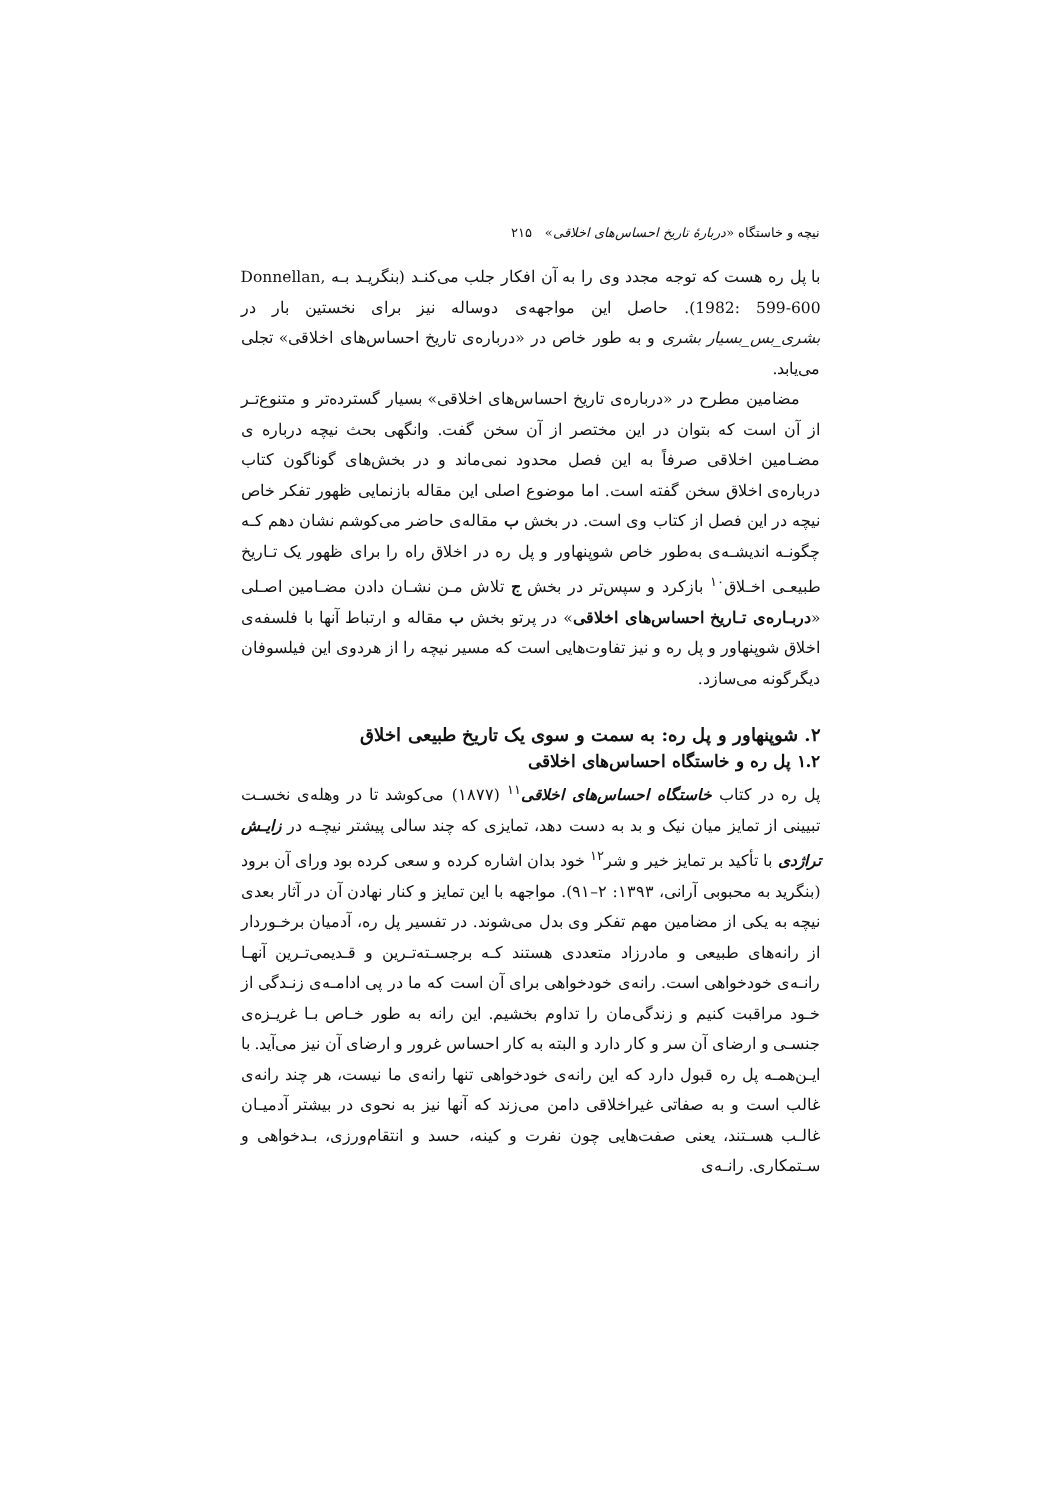نیچه و خاستگاه «دربارهٔ تاریخ احساس‌های اخلاقی» ۲۱۵
با پل ره هست که توجه مجدد وی را به آن افکار جلب می‌کنـد (بنگریـد بـه Donnellan, 1982: 599-600). حاصل این مواجهه‌ی دوساله نیز برای نخستین بار در بشری_بس_بسیار بشری و به طور خاص در «درباره‌ی تاریخ احساس‌های اخلاقی» تجلی می‌یابد.
مضامین مطرح در «درباره‌ی تاریخ احساس‌های اخلاقی» بسیار گسترده‌تر و متنوع‌تـر از آن است که بتوان در این مختصر از آن سخن گفت. وانگهی بحث نیچه درباره ی مضـامین اخلاقی صرفاً به این فصل محدود نمی‌ماند و در بخش‌های گوناگون کتاب درباره‌ی اخلاق سخن گفته است. اما موضوع اصلی این مقاله بازنمایی ظهور تفکر خاص نیچه در این فصل از کتاب وی است. در بخش ب مقاله‌ی حاضر می‌کوشم نشان دهم کـه چگونـه اندیشـه‌ی به‌طور خاص شوپنهاور و پل ره در اخلاق راه را برای ظهور یک تـاریخ طبیعـی اخـلاق<sup>۱۰</sup> بازکرد و سپس‌تر در بخش ج تلاش مـن نشـان دادن مضـامین اصـلی «دربـاره‌ی تـاریخ احساس‌های اخلاقی» در پرتو بخش ب مقاله و ارتباط آنها با فلسفه‌ی اخلاق شوپنهاور و پل ره و نیز تفاوت‌هایی است که مسیر نیچه را از هردوی این فیلسوفان دیگرگونه می‌سازد.
۲. شوپنهاور و پل ره: به سمت و سوی یک تاریخ طبیعی اخلاق
۱.۲ پل ره و خاستگاه احساس‌های اخلاقی
پل ره در کتاب خاستگاه احساس‌های اخلاقی<sup>۱۱</sup> (۱۸۷۷) می‌کوشد تا در وهله‌ی نخسـت تبیینی از تمایز میان نیک و بد به دست دهد، تمایزی که چند سالی پیشتر نیچـه در زایـش تراژدی با تأکید بر تمایز خیر و شر<sup>۱۲</sup> خود بدان اشاره کرده و سعی کرده بود ورای آن برود (بنگرید به محبوبی آرانی، ۱۳۹۳: ۲–۹۱). مواجهه با این تمایز و کنار نهادن آن در آثار بعدی نیچه به یکی از مضامین مهم تفکر وی بدل می‌شوند. در تفسیر پل ره، آدمیان برخـوردار از رانه‌های طبیعی و مادرزاد متعددی هستند کـه برجسـته‌تـرین و قـدیمی‌تـرین آنهـا رانـه‌ی خودخواهی است. رانه‌ی خودخواهی برای آن است که ما در پی ادامـه‌ی زنـدگی از خـود مراقبت کنیم و زندگی‌مان را تداوم بخشیم. این رانه به طور خـاص بـا غریـزه‌ی جنسـی و ارضای آن سر و کار دارد و البته به کار احساس غرور و ارضای آن نیز می‌آید. با ایـن‌همـه پل ره قبول دارد که این رانه‌ی خودخواهی تنها رانه‌ی ما نیست، هر چند رانه‌ی غالب است و به صفاتی غیراخلاقی دامن می‌زند که آنها نیز به نحوی در بیشتر آدمیـان غالـب هسـتند، یعنی صفت‌هایی چون نفرت و کینه، حسد و انتقام‌ورزی، بـدخواهی و سـتمکاری. رانـه‌ی